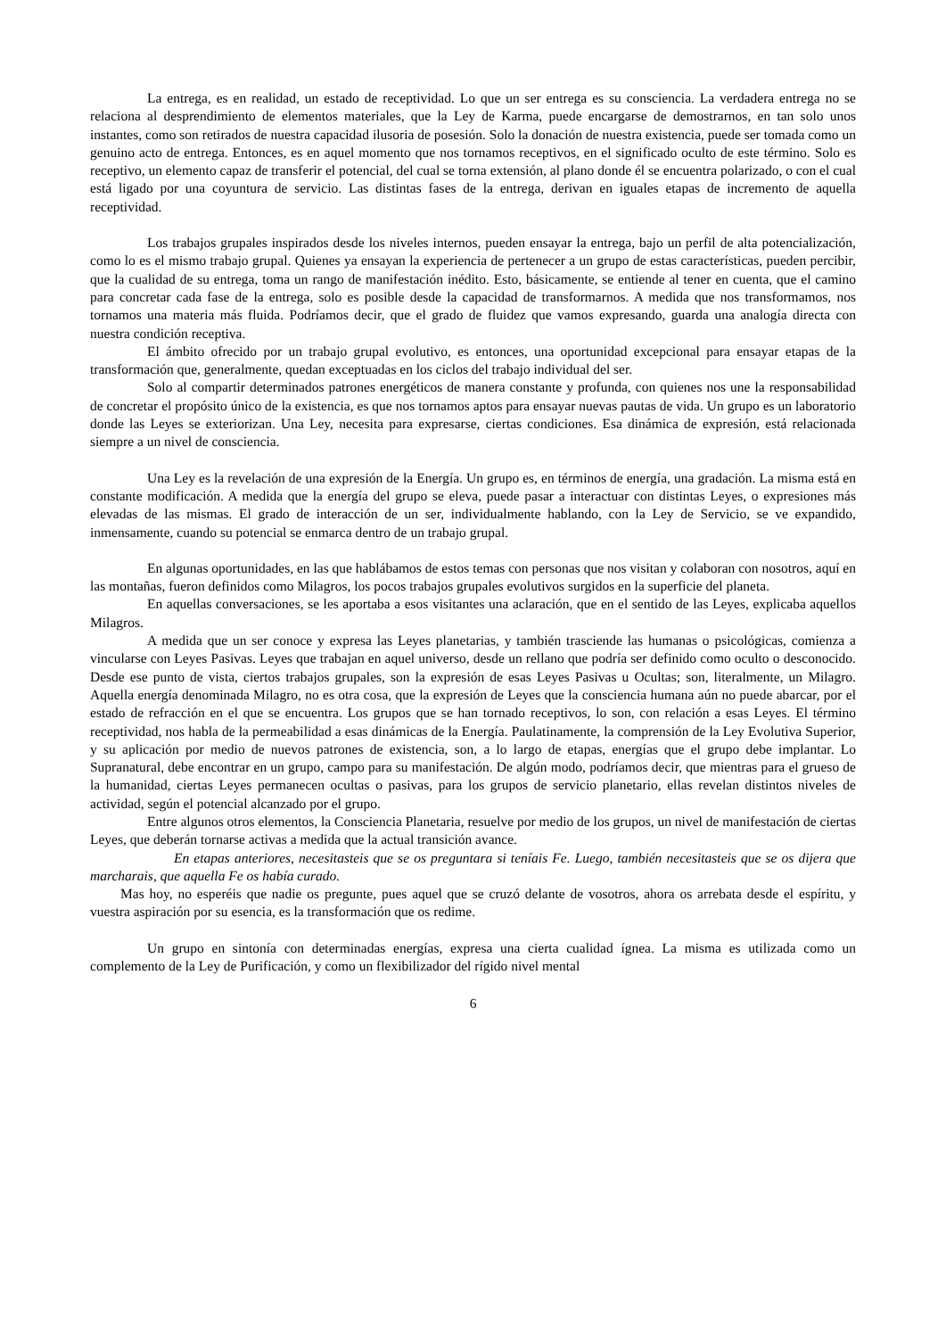La entrega, es en realidad, un estado de receptividad. Lo que un ser entrega es su consciencia. La verdadera entrega no se relaciona al desprendimiento de elementos materiales, que la Ley de Karma, puede encargarse de demostrarnos, en tan solo unos instantes, como son retirados de nuestra capacidad ilusoria de posesión. Solo la donación de nuestra existencia, puede ser tomada como un genuino acto de entrega. Entonces, es en aquel momento que nos tornamos receptivos, en el significado oculto de este término. Solo es receptivo, un elemento capaz de transferir el potencial, del cual se torna extensión, al plano donde él se encuentra polarizado, o con el cual está ligado por una coyuntura de servicio. Las distintas fases de la entrega, derivan en iguales etapas de incremento de aquella receptividad.
Los trabajos grupales inspirados desde los niveles internos, pueden ensayar la entrega, bajo un perfil de alta potencialización, como lo es el mismo trabajo grupal. Quienes ya ensayan la experiencia de pertenecer a un grupo de estas características, pueden percibir, que la cualidad de su entrega, toma un rango de manifestación inédito. Esto, básicamente, se entiende al tener en cuenta, que el camino para concretar cada fase de la entrega, solo es posible desde la capacidad de transformarnos. A medida que nos transformamos, nos tornamos una materia más fluida. Podríamos decir, que el grado de fluidez que vamos expresando, guarda una analogía directa con nuestra condición receptiva.
El ámbito ofrecido por un trabajo grupal evolutivo, es entonces, una oportunidad excepcional para ensayar etapas de la transformación que, generalmente, quedan exceptuadas en los ciclos del trabajo individual del ser.
Solo al compartir determinados patrones energéticos de manera constante y profunda, con quienes nos une la responsabilidad de concretar el propósito único de la existencia, es que nos tornamos aptos para ensayar nuevas pautas de vida. Un grupo es un laboratorio donde las Leyes se exteriorizan. Una Ley, necesita para expresarse, ciertas condiciones. Esa dinámica de expresión, está relacionada siempre a un nivel de consciencia.
Una Ley es la revelación de una expresión de la Energía. Un grupo es, en términos de energía, una gradación. La misma está en constante modificación. A medida que la energía del grupo se eleva, puede pasar a interactuar con distintas Leyes, o expresiones más elevadas de las mismas. El grado de interacción de un ser, individualmente hablando, con la Ley de Servicio, se ve expandido, inmensamente, cuando su potencial se enmarca dentro de un trabajo grupal.
En algunas oportunidades, en las que hablábamos de estos temas con personas que nos visitan y colaboran con nosotros, aquí en las montañas, fueron definidos como Milagros, los pocos trabajos grupales evolutivos surgidos en la superficie del planeta.
En aquellas conversaciones, se les aportaba a esos visitantes una aclaración, que en el sentido de las Leyes, explicaba aquellos Milagros.
A medida que un ser conoce y expresa las Leyes planetarias, y también trasciende las humanas o psicológicas, comienza a vincularse con Leyes Pasivas. Leyes que trabajan en aquel universo, desde un rellano que podría ser definido como oculto o desconocido. Desde ese punto de vista, ciertos trabajos grupales, son la expresión de esas Leyes Pasivas u Ocultas; son, literalmente, un Milagro. Aquella energía denominada Milagro, no es otra cosa, que la expresión de Leyes que la consciencia humana aún no puede abarcar, por el estado de refracción en el que se encuentra. Los grupos que se han tornado receptivos, lo son, con relación a esas Leyes. El término receptividad, nos habla de la permeabilidad a esas dinámicas de la Energía. Paulatinamente, la comprensión de la Ley Evolutiva Superior, y su aplicación por medio de nuevos patrones de existencia, son, a lo largo de etapas, energías que el grupo debe implantar. Lo Supranatural, debe encontrar en un grupo, campo para su manifestación. De algún modo, podríamos decir, que mientras para el grueso de la humanidad, ciertas Leyes permanecen ocultas o pasivas, para los grupos de servicio planetario, ellas revelan distintos niveles de actividad, según el potencial alcanzado por el grupo.
Entre algunos otros elementos, la Consciencia Planetaria, resuelve por medio de los grupos, un nivel de manifestación de ciertas Leyes, que deberán tornarse activas a medida que la actual transición avance.
En etapas anteriores, necesitasteis que se os preguntara si teníais Fe. Luego, también necesitasteis que se os dijera que marcharais, que aquella Fe os había curado.
Mas hoy, no esperéis que nadie os pregunte, pues aquel que se cruzó delante de vosotros, ahora os arrebata desde el espíritu, y vuestra aspiración por su esencia, es la transformación que os redime.
Un grupo en sintonía con determinadas energías, expresa una cierta cualidad ígnea. La misma es utilizada como un complemento de la Ley de Purificación, y como un flexibilizador del rígido nivel mental
6